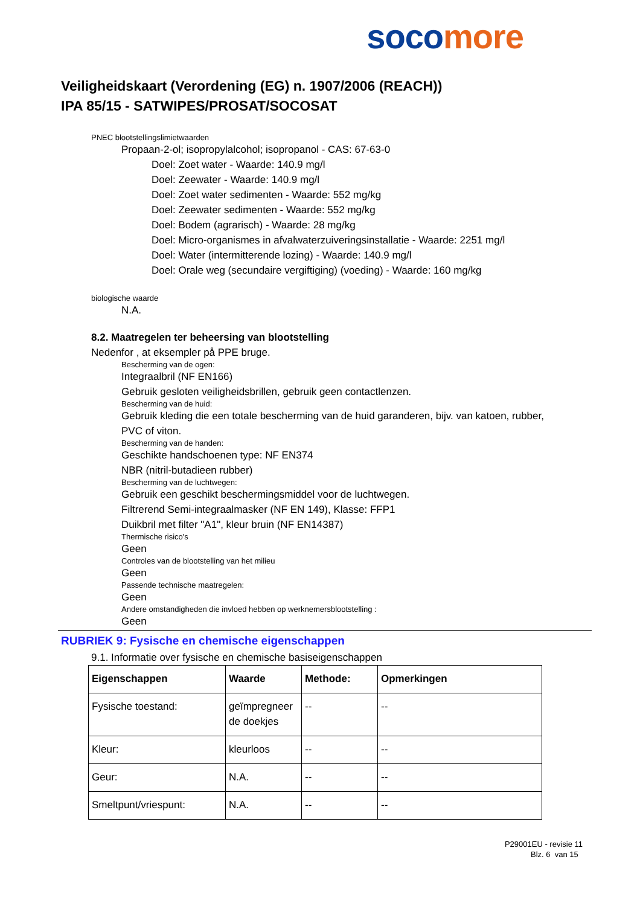soco more
Veiligheidskaart (Verordening (EG) n. 1907/2006 (REACH))
IPA 85/15 - SATWIPES/PROSAT/SOCOSAT
PNEC blootstellingslimietwaarden
Propaan-2-ol; isopropylalcohol; isopropanol - CAS: 67-63-0
Doel: Zoet water - Waarde: 140.9 mg/l
Doel: Zeewater - Waarde: 140.9 mg/l
Doel: Zoet water sedimenten - Waarde: 552 mg/kg
Doel: Zeewater sedimenten - Waarde: 552 mg/kg
Doel: Bodem (agrarisch) - Waarde: 28 mg/kg
Doel: Micro-organismes in afvalwaterzuiveringsinstallatie - Waarde: 2251 mg/l
Doel: Water (intermitterende lozing) - Waarde: 140.9 mg/l
Doel: Orale weg (secundaire vergiftiging) (voeding) - Waarde: 160 mg/kg
biologische waarde
N.A.
8.2. Maatregelen ter beheersing van blootstelling
Nedenfor , at eksempler på PPE bruge.
Bescherming van de ogen:
Integraalbril (NF EN166)
Gebruik gesloten veiligheidsbrillen, gebruik geen contactlenzen.
Bescherming van de huid:
Gebruik kleding die een totale bescherming van de huid garanderen, bijv. van katoen, rubber,
PVC of viton.
Bescherming van de handen:
Geschikte handschoenen type: NF EN374
NBR (nitril-butadieen rubber)
Bescherming van de luchtwegen:
Gebruik een geschikt beschermingsmiddel voor de luchtwegen.
Filtrerend Semi-integraalmasker (NF EN 149), Klasse: FFP1
Duikbril met filter "A1", kleur bruin (NF EN14387)
Thermische risico's
Geen
Controles van de blootstelling van het milieu
Geen
Passende technische maatregelen:
Geen
Andere omstandigheden die invloed hebben op werknemersblootstelling :
Geen
RUBRIEK 9: Fysische en chemische eigenschappen
9.1. Informatie over fysische en chemische basiseigenschappen
| Eigenschappen | Waarde | Methode: | Opmerkingen |
| --- | --- | --- | --- |
| Fysische toestand: | geïmpregneer de doekjes | -- | -- |
| Kleur: | kleurloos | -- | -- |
| Geur: | N.A. | -- | -- |
| Smeltpunt/vriespunt: | N.A. | -- | -- |
P29001EU - revisie 11
Blz. 6 van 15